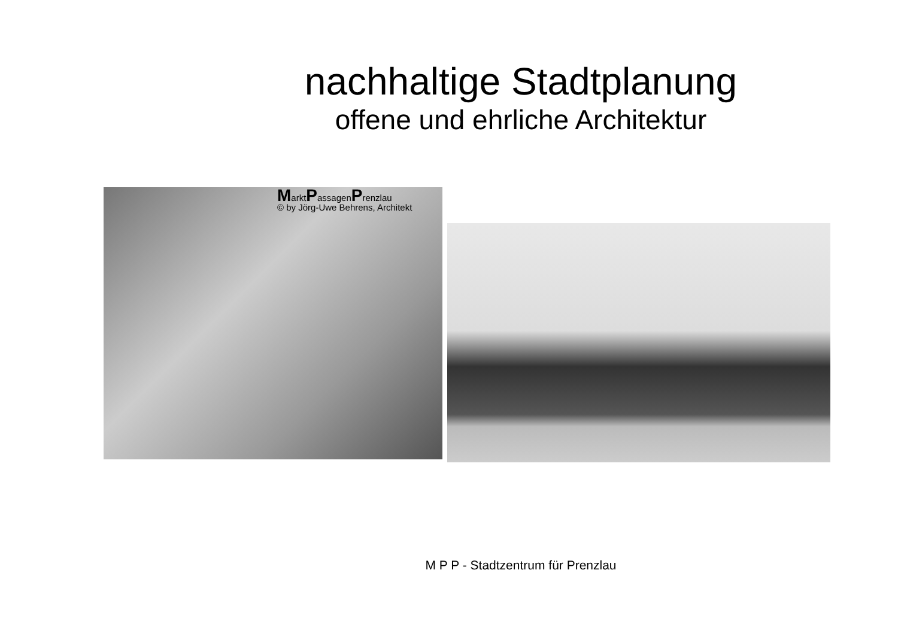nachhaltige Stadtplanung
offene und ehrliche Architektur
MarktPassagenPrenzlau
© by Jörg-Uwe Behrens, Architekt
M P P - Stadtzentrum für Prenzlau